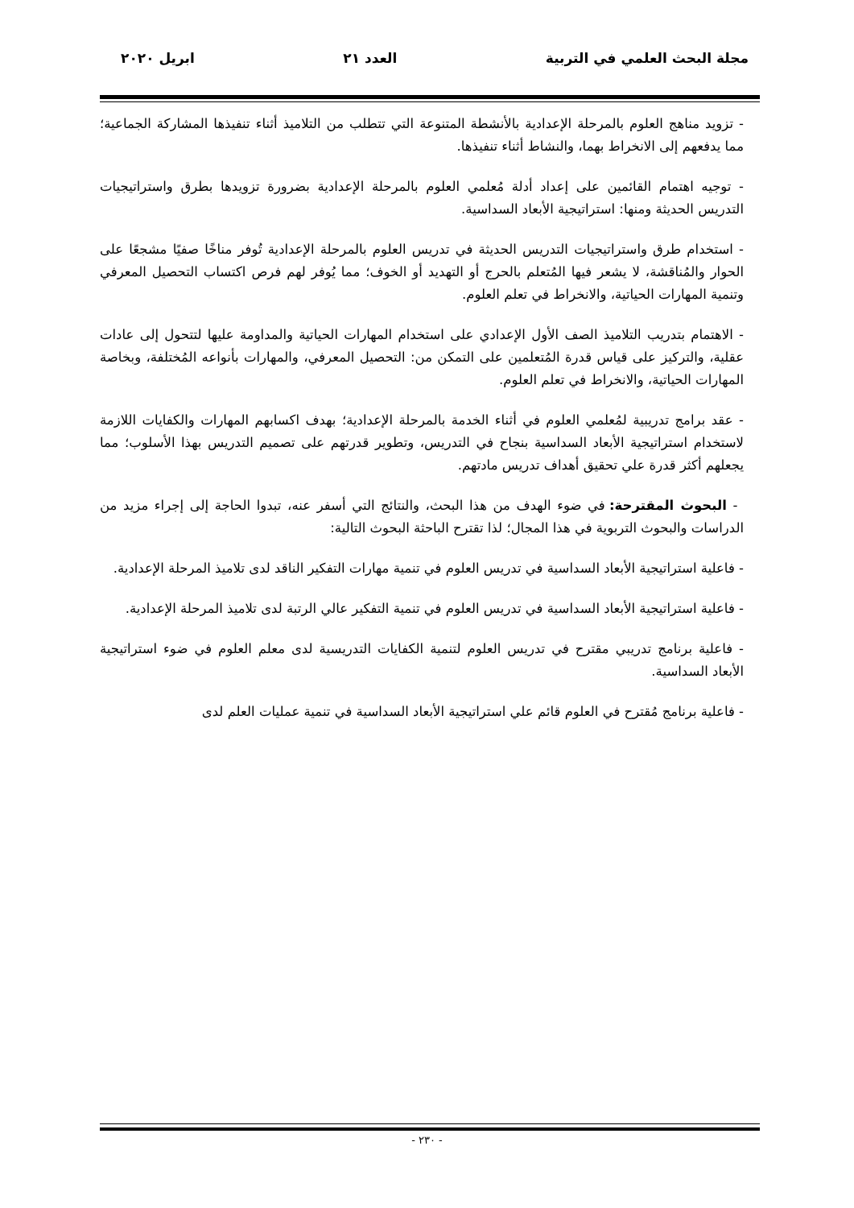مجلة البحث العلمي في التربية العدد ٢١ ابريل ٢٠٢٠
- تزويد مناهج العلوم بالمرحلة الإعدادية بالأنشطة المتنوعة التي تتطلب من التلاميذ أثناء تنفيذها المشاركة الجماعية؛ مما يدفعهم إلى الانخراط بهما، والنشاط أثناء تنفيذها.
- توجيه اهتمام القائمين على إعداد أدلة مُعلمي العلوم بالمرحلة الإعدادية بضرورة تزويدها بطرق واستراتيجيات التدريس الحديثة ومنها: استراتيجية الأبعاد السداسية.
- استخدام طرق واستراتيجيات التدريس الحديثة في تدريس العلوم بالمرحلة الإعدادية تُوفر مناخًا صفيًا مشجعًا على الحوار والمُناقشة، لا يشعر فيها المُتعلم بالحرج أو التهديد أو الخوف؛ مما يُوفر لهم فرص اكتساب التحصيل المعرفي وتنمية المهارات الحياتية، والانخراط في تعلم العلوم.
- الاهتمام بتدريب التلاميذ الصف الأول الإعدادي على استخدام المهارات الحياتية والمداومة عليها لتتحول إلى عادات عقلية، والتركيز على قياس قدرة المُتعلمين على التمكن من: التحصيل المعرفي، والمهارات بأنواعه المُختلفة، وبخاصة المهارات الحياتية، والانخراط في تعلم العلوم.
- عقد برامج تدريبية لمُعلمي العلوم في أثناء الخدمة بالمرحلة الإعدادية؛ بهدف اكسابهم المهارات والكفايات اللازمة لاستخدام استراتيجية الأبعاد السداسية بنجاح في التدريس، وتطوير قدرتهم على تصميم التدريس بهذا الأسلوب؛ مما يجعلهم أكثر قدرة علي تحقيق أهداف تدريس مادتهم.
- البحوث المقترحة: في ضوء الهدف من هذا البحث، والنتائج التي أسفر عنه، تبدوا الحاجة إلى إجراء مزيد من الدراسات والبحوث التربوية في هذا المجال؛ لذا تقترح الباحثة البحوث التالية:
- فاعلية استراتيجية الأبعاد السداسية في تدريس العلوم في تنمية مهارات التفكير الناقد لدى تلاميذ المرحلة الإعدادية.
- فاعلية استراتيجية الأبعاد السداسية في تدريس العلوم في تنمية التفكير عالي الرتبة لدى تلاميذ المرحلة الإعدادية.
- فاعلية برنامج تدريبي مقترح في تدريس العلوم لتنمية الكفايات التدريسية لدى معلم العلوم في ضوء استراتيجية الأبعاد السداسية.
- فاعلية برنامج مُقترح في العلوم قائم علي استراتيجية الأبعاد السداسية في تنمية عمليات العلم لدى
- ٢٣٠ -